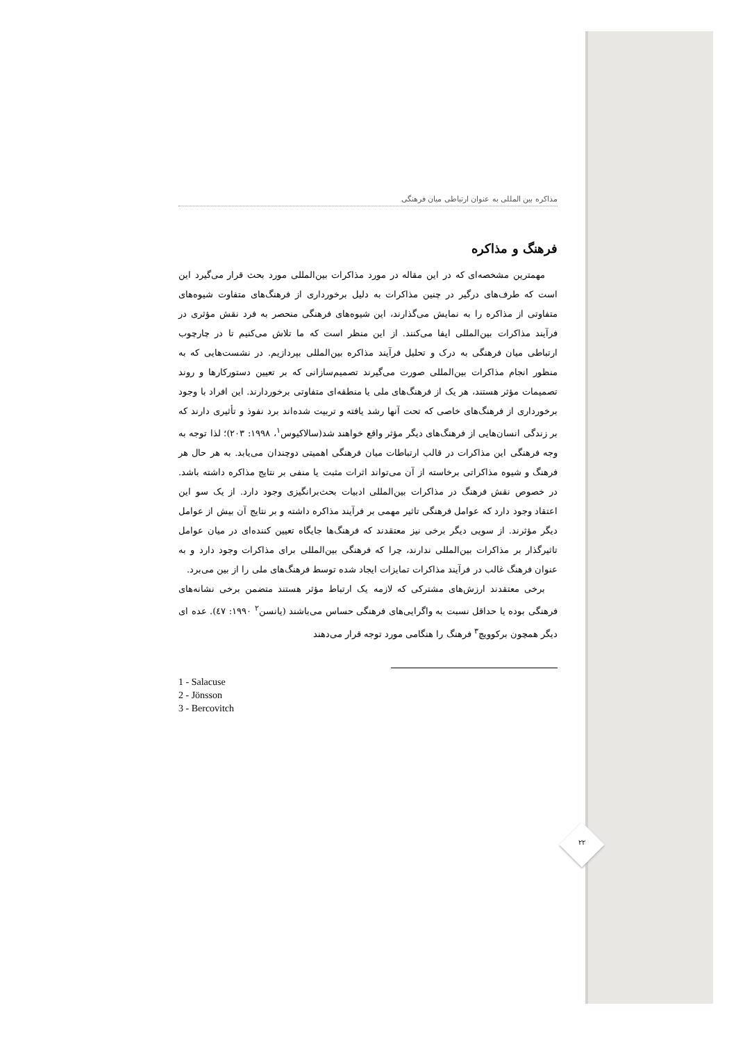مذاکره بین المللی به عنوان ارتباطی میان فرهنگی
فرهنگ و مذاکره
مهمترین مشخصه‌ای که در این مقاله در مورد مذاکرات بین‌المللی مورد بحث قرار می‌گیرد این است که طرف‌های درگیر در چنین مذاکرات به دلیل برخورداری از فرهنگ‌های متفاوت شیوه‌های متفاوتی از مذاکره را به نمایش می‌گذارند، این شیوه‌های فرهنگی منحصر به فرد نقش مؤثری در فرآیند مذاکرات بین‌المللی ایفا می‌کنند. از این منظر است که ما تلاش می‌کنیم تا در چارچوب ارتباطی میان فرهنگی به درک و تحلیل فرآیند مذاکره بین‌المللی بپردازیم. در نشست‌هایی که به منظور انجام مذاکرات بین‌المللی صورت می‌گیرند تصمیم‌سازانی که بر تعیین دستورکارها و روند تصمیمات مؤثر هستند، هر یک از فرهنگ‌های ملی یا منطقه‌ای متفاوتی برخوردارند. این افراد با وجود برخورداری از فرهنگ‌های خاصی که تحت آنها رشد یافته و تربیت شده‌اند برد نفوذ و تأثیری دارند که بر زندگی انسان‌هایی از فرهنگ‌های دیگر مؤثر واقع خواهند شد(سالاکیوس<sup>۱</sup>، ۱۹۹۸: ۲۰۳)؛ لذا توجه به وجه فرهنگی این مذاکرات در قالب ارتباطات میان فرهنگی اهمیتی دوچندان می‌یابد. به هر حال هر فرهنگ و شیوه مذاکراتی برخاسته از آن می‌تواند اثرات مثبت یا منفی بر نتایج مذاکره داشته باشد. در خصوص نقش فرهنگ در مذاکرات بین‌المللی ادبیات بحث‌برانگیزی وجود دارد. از یک سو این اعتقاد وجود دارد که عوامل فرهنگی تاثیر مهمی بر فرآیند مذاکره داشته و بر نتایج آن بیش از عوامل دیگر مؤثرند. از سویی دیگر برخی نیز معتقدند که فرهنگ‌ها جایگاه تعیین کننده‌ای در میان عوامل تاثیرگذار بر مذاکرات بین‌المللی ندارند، چرا که فرهنگی بین‌المللی برای مذاکرات وجود دارد و به عنوان فرهنگ غالب در فرآیند مذاکرات تمایزات ایجاد شده توسط فرهنگ‌های ملی را از بین می‌برد.
برخی معتقدند ارزش‌های مشترکی که لازمه یک ارتباط مؤثر هستند متضمن برخی نشانه‌های فرهنگی بوده یا حداقل نسبت به واگرایی‌های فرهنگی حساس می‌باشند (یانسن<sup>۲</sup> ۱۹۹۰: ٤٧). عده ای دیگر همچون برکوویچ<sup>۳</sup> فرهنگ را هنگامی مورد توجه قرار می‌دهند
1 - Salacuse
2 - Jönsson
3 - Bercovitch
۲۲